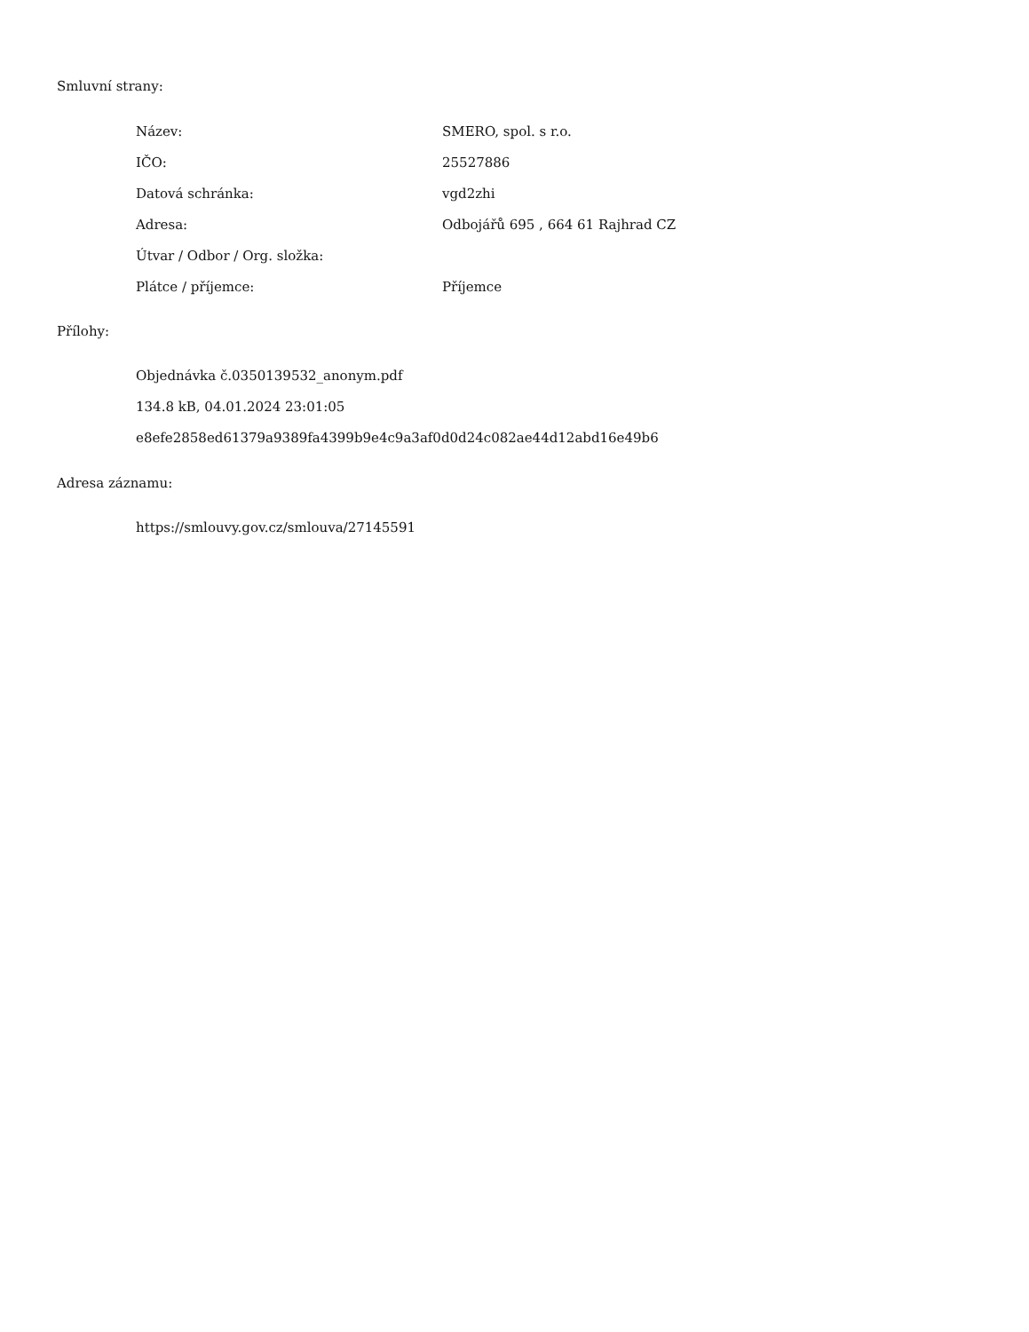Smluvní strany:
| Název: | SMERO, spol. s r.o. |
| IČO: | 25527886 |
| Datová schránka: | vgd2zhi |
| Adresa: | Odbojářů 695 , 664 61 Rajhrad CZ |
| Útvar / Odbor / Org. složka: | |
| Plátce / příjemce: | Příjemce |
Přílohy:
Objednávka č.0350139532_anonym.pdf
134.8 kB, 04.01.2024 23:01:05
e8efe2858ed61379a9389fa4399b9e4c9a3af0d0d24c082ae44d12abd16e49b6
Adresa záznamu:
https://smlouvy.gov.cz/smlouva/27145591